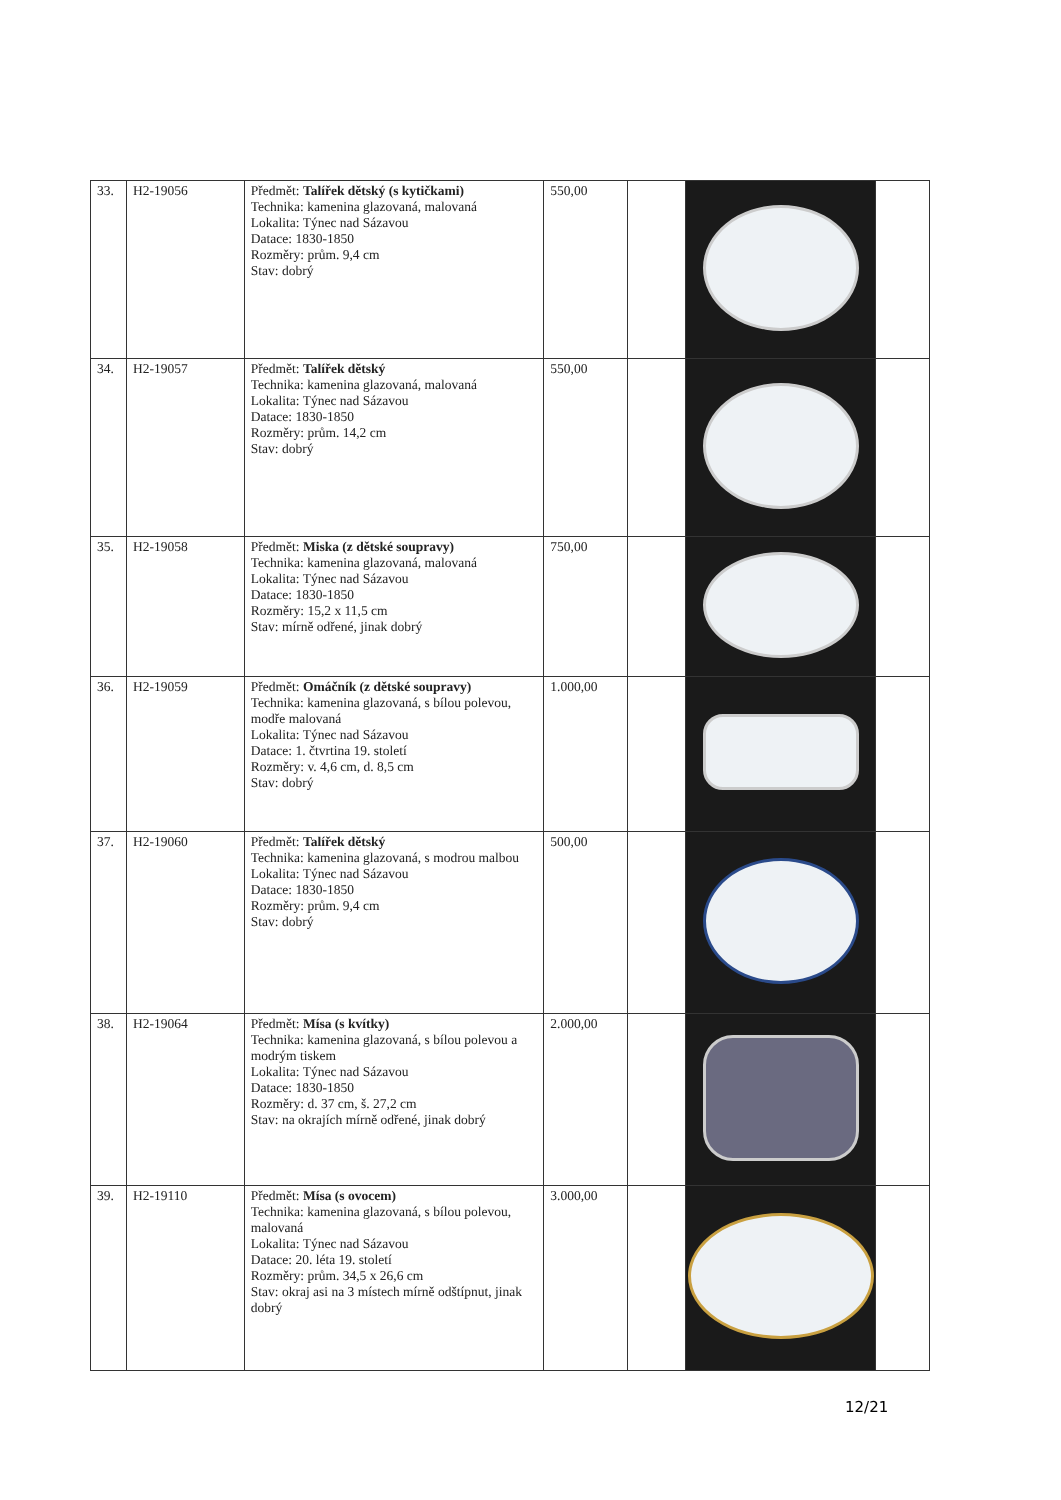| 33. | H2-19056 | Předmět: Talířek dětský (s kytičkami) Technika: kamenina glazovaná, malovaná Lokalita: Týnec nad Sázavou Datace: 1830-1850 Rozměry: prům. 9,4 cm Stav: dobrý | 550,00 | | | |
| 34. | H2-19057 | Předmět: Talířek dětský Technika: kamenina glazovaná, malovaná Lokalita: Týnec nad Sázavou Datace: 1830-1850 Rozměry: prům. 14,2 cm Stav: dobrý | 550,00 | | | |
| 35. | H2-19058 | Předmět: Miska (z dětské soupravy) Technika: kamenina glazovaná, malovaná Lokalita: Týnec nad Sázavou Datace: 1830-1850 Rozměry: 15,2 x 11,5 cm Stav: mírně odřené, jinak dobrý | 750,00 | | | |
| 36. | H2-19059 | Předmět: Omáčník (z dětské soupravy) Technika: kamenina glazovaná, s bílou polevou, modře malovaná Lokalita: Týnec nad Sázavou Datace: 1. čtvrtina 19. století Rozměry: v. 4,6 cm, d. 8,5 cm Stav: dobrý | 1.000,00 | | | |
| 37. | H2-19060 | Předmět: Talířek dětský Technika: kamenina glazovaná, s modrou malbou Lokalita: Týnec nad Sázavou Datace: 1830-1850 Rozměry: prům. 9,4 cm Stav: dobrý | 500,00 | | | |
| 38. | H2-19064 | Předmět: Mísa (s kvítky) Technika: kamenina glazovaná, s bílou polevou a modrým tiskem Lokalita: Týnec nad Sázavou Datace: 1830-1850 Rozměry: d. 37 cm, š. 27,2 cm Stav: na okrajích mírně odřené, jinak dobrý | 2.000,00 | | | |
| 39. | H2-19110 | Předmět: Mísa (s ovocem) Technika: kamenina glazovaná, s bílou polevou, malovaná Lokalita: Týnec nad Sázavou Datace: 20. léta 19. století Rozměry: prům. 34,5 x 26,6 cm Stav: okraj asi na 3 místech mírně odštípnut, jinak dobrý | 3.000,00 | | | |
12/21